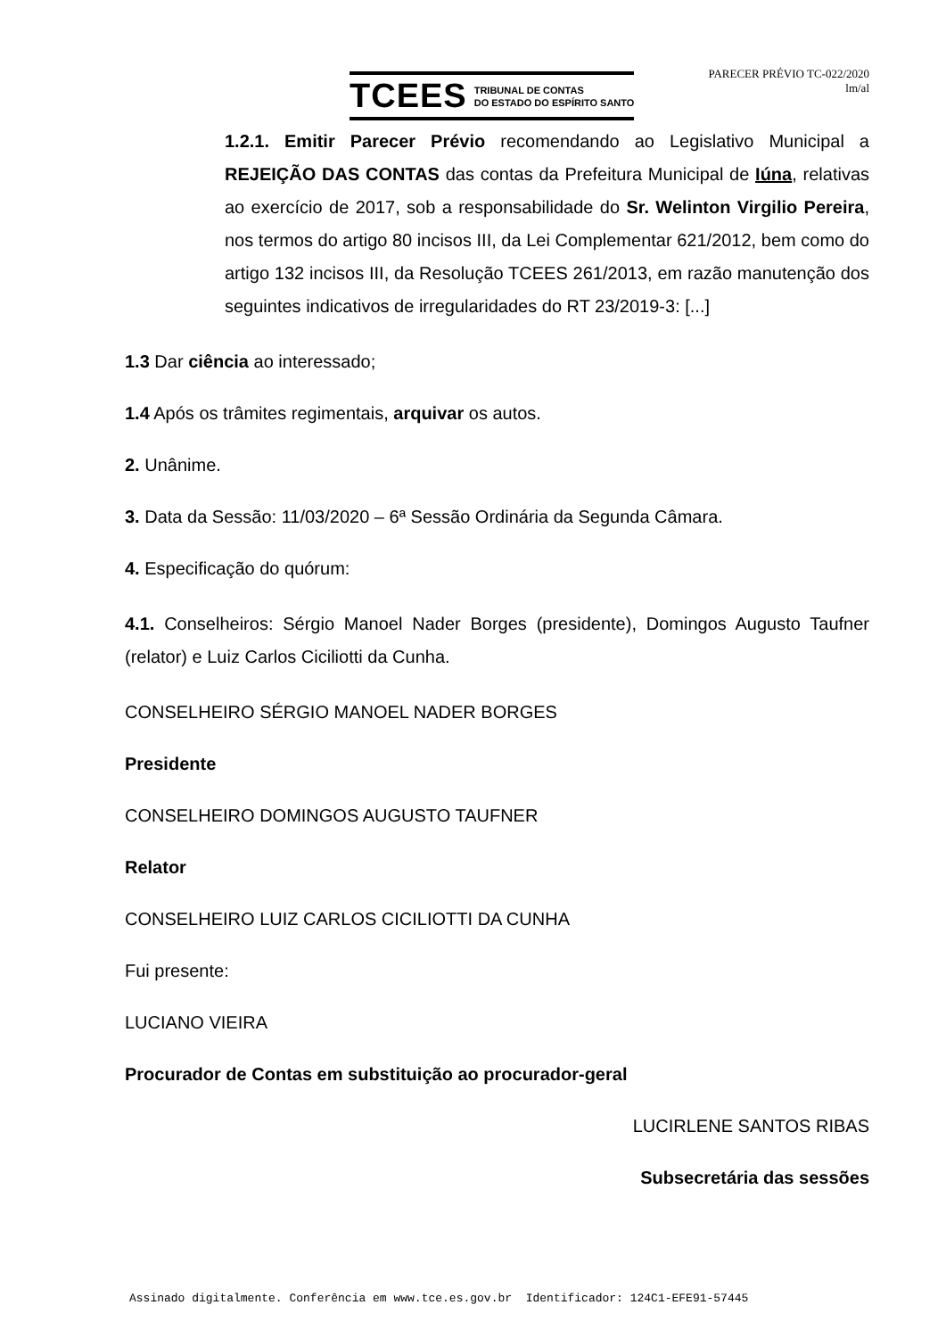TCEES TRIBUNAL DE CONTAS
DO ESTADO DO ESPÍRITO SANTO
PARECER PRÉVIO TC-022/2020
lm/al
1.2.1. Emitir Parecer Prévio recomendando ao Legislativo Municipal a REJEIÇÃO DAS CONTAS das contas da Prefeitura Municipal de Iúna, relativas ao exercício de 2017, sob a responsabilidade do Sr. Welinton Virgilio Pereira, nos termos do artigo 80 incisos III, da Lei Complementar 621/2012, bem como do artigo 132 incisos III, da Resolução TCEES 261/2013, em razão manutenção dos seguintes indicativos de irregularidades do RT 23/2019-3: [...]
1.3 Dar ciência ao interessado;
1.4 Após os trâmites regimentais, arquivar os autos.
2. Unânime.
3. Data da Sessão: 11/03/2020 – 6ª Sessão Ordinária da Segunda Câmara.
4. Especificação do quórum:
4.1. Conselheiros: Sérgio Manoel Nader Borges (presidente), Domingos Augusto Taufner (relator) e Luiz Carlos Ciciliotti da Cunha.
CONSELHEIRO SÉRGIO MANOEL NADER BORGES
Presidente
CONSELHEIRO DOMINGOS AUGUSTO TAUFNER
Relator
CONSELHEIRO LUIZ CARLOS CICILIOTTI DA CUNHA
Fui presente:
LUCIANO VIEIRA
Procurador de Contas em substituição ao procurador-geral
LUCIRLENE SANTOS RIBAS
Subsecretária das sessões
Assinado digitalmente. Conferência em www.tce.es.gov.br Identificador: 124C1-EFE91-57445